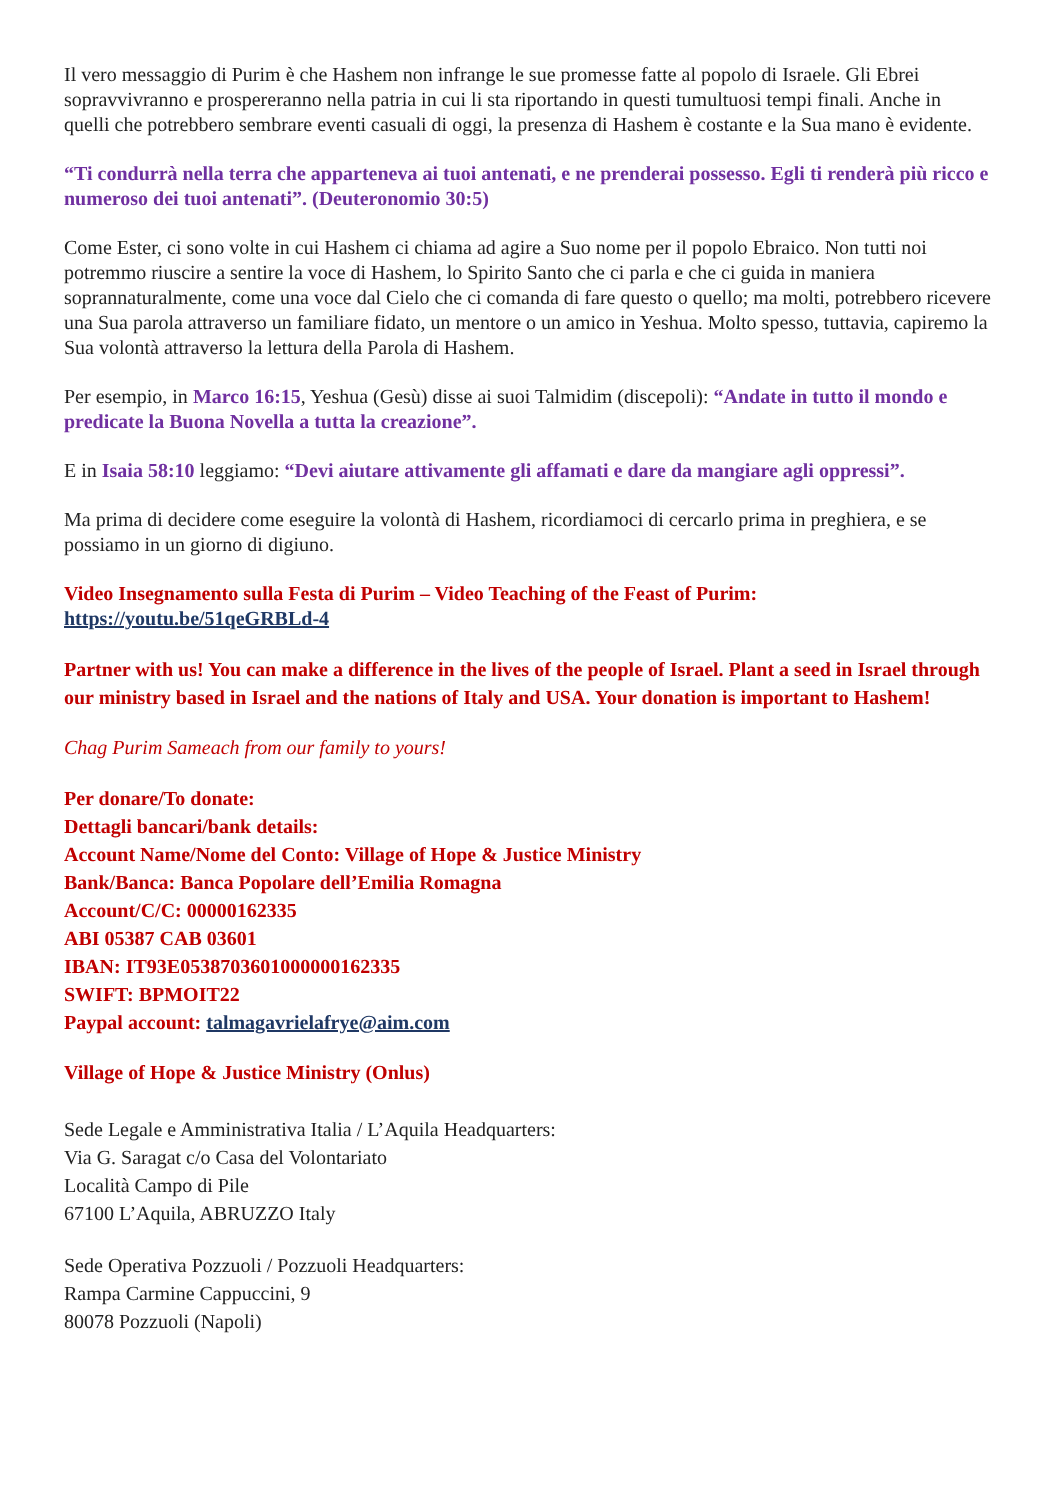Il vero messaggio di Purim è che Hashem non infrange le sue promesse fatte al popolo di Israele. Gli Ebrei sopravvivranno e prospereranno nella patria in cui li sta riportando in questi tumultuosi tempi finali. Anche in quelli che potrebbero sembrare eventi casuali di oggi, la presenza di Hashem è costante e la Sua mano è evidente.
“Ti condurrà nella terra che apparteneva ai tuoi antenati, e ne prenderai possesso. Egli ti renderà più ricco e numeroso dei tuoi antenati”. (Deuteronomio 30:5)
Come Ester, ci sono volte in cui Hashem ci chiama ad agire a Suo nome per il popolo Ebraico. Non tutti noi potremmo riuscire a sentire la voce di Hashem, lo Spirito Santo che ci parla e che ci guida in maniera soprannaturalmente, come una voce dal Cielo che ci comanda di fare questo o quello; ma molti, potrebbero ricevere una Sua parola attraverso un familiare fidato, un mentore o un amico in Yeshua. Molto spesso, tuttavia, capiremo la Sua volontà attraverso la lettura della Parola di Hashem.
Per esempio, in Marco 16:15, Yeshua (Gesù) disse ai suoi Talmidim (discepoli): “Andate in tutto il mondo e predicate la Buona Novella a tutta la creazione”.
E in Isaia 58:10 leggiamo: “Devi aiutare attivamente gli affamati e dare da mangiare agli oppressi”.
Ma prima di decidere come eseguire la volontà di Hashem, ricordiamoci di cercarlo prima in preghiera, e se possiamo in un giorno di digiuno.
Video Insegnamento sulla Festa di Purim – Video Teaching of the Feast of Purim:
https://youtu.be/51qeGRBLd-4
Partner with us! You can make a difference in the lives of the people of Israel. Plant a seed in Israel through our ministry based in Israel and the nations of Italy and USA. Your donation is important to Hashem!
Chag Purim Sameach from our family to yours!
Per donare/To donate:
Dettagli bancari/bank details:
Account Name/Nome del Conto: Village of Hope & Justice Ministry
Bank/Banca: Banca Popolare dell’Emilia Romagna
Account/C/C: 00000162335
ABI 05387 CAB 03601
IBAN: IT93E0538703601000000162335
SWIFT: BPMOIT22
Paypal account: talmagavrielafrye@aim.com
Village of Hope & Justice Ministry (Onlus)
Sede Legale e Amministrativa Italia / L’Aquila Headquarters:
Via G. Saragat c/o Casa del Volontariato
Località Campo di Pile
67100 L’Aquila, ABRUZZO Italy
Sede Operativa Pozzuoli / Pozzuoli Headquarters:
Rampa Carmine Cappuccini, 9
80078 Pozzuoli (Napoli)